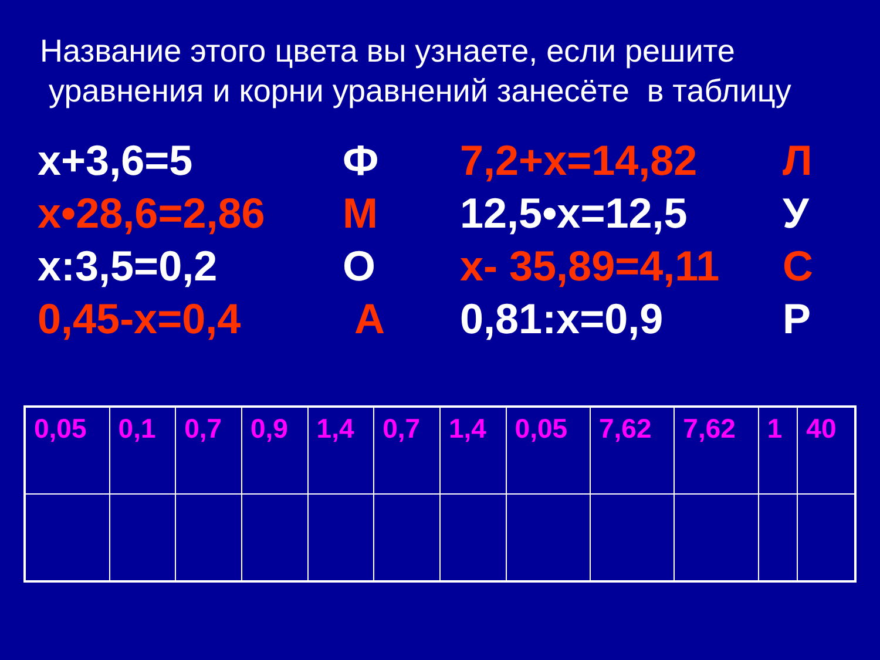Название этого цвета вы узнаете, если решите
уравнения и корни уравнений занесёте в таблицу
x+3,6=5 Ф 7,2+x=14,82 Л
x•28,6=2,86 М 12,5•x=12,5 У
x:3,5=0,2 О x- 35,89=4,11 С
0,45-x=0,4 А 0,81:x=0,9 Р
| 0,05 | 0,1 | 0,7 | 0,9 | 1,4 | 0,7 | 1,4 | 0,05 | 7,62 | 7,62 | 1 | 40 |